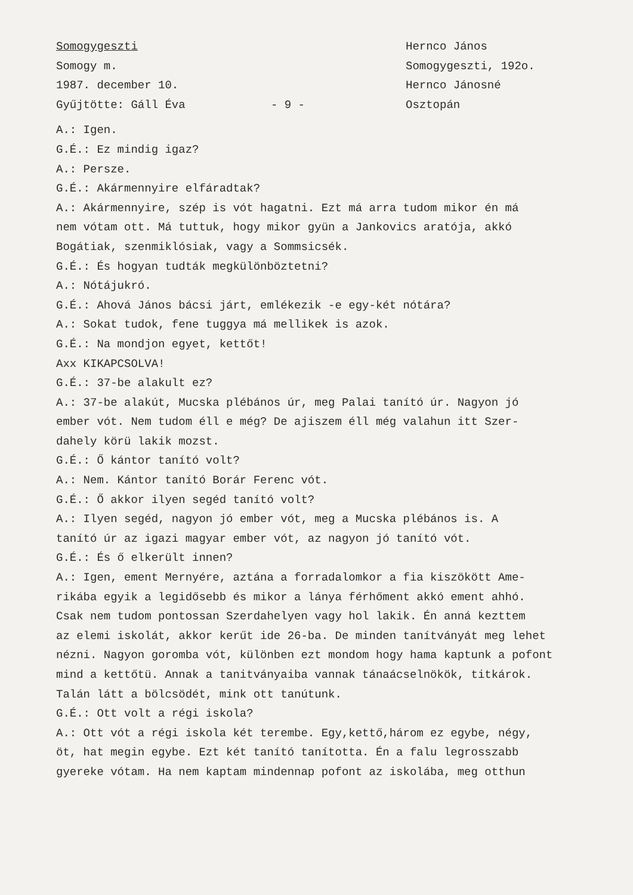Somogygeszti
Somogy m.
1987. december 10.
Gyűjtötte: Gáll Éva
- 9 -
Hernco János
Somogygeszti, 192o.
Hernco Jánosné
Osztopán
A.: Igen.
G.É.: Ez mindig igaz?
A.: Persze.
G.É.: Akármennyire elfáradtak?
A.: Akármennyire, szép is vót hagatni. Ezt má arra tudom mikor én má
nem vótam ott. Má tuttuk, hogy mikor gyün a Jankovics aratója, akkó
Bogátiak, szenmiklósiak, vagy a Sommsicsék.
G.É.: És hogyan tudták megkülönböztetni?
A.: Nótájukró.
G.É.: Ahová János bácsi járt, emlékezik -e egy-két nótára?
A.: Sokat tudok, fene tuggya má mellikek is azok.
G.É.: Na mondjon egyet, kettőt!
Axx KIKAPCSOLVA!
G.É.: 37-be alakult ez?
A.: 37-be alakút, Mucska plébános úr, meg Palai tanító úr. Nagyon jó
ember vót. Nem tudom éll e még? De ajiszem éll még valahun itt Szer-
dahely körü lakik mozst.
G.É.: Ő kántor tanító volt?
A.: Nem. Kántor tanító Borár Ferenc vót.
G.É.: Ő akkor ilyen segéd tanító volt?
A.: Ilyen segéd, nagyon jó ember vót, meg a Mucska plébános is. A
tanító úr az igazi magyar ember vót, az nagyon jó tanító vót.
G.É.: És ő elkerült innen?
A.: Igen, ement Mernyére, aztána a forradalomkor a fia kiszökött Ame-
rikába egyik a legidősebb és mikor a lánya férhőment akkó ement ahhó.
Csak nem tudom pontossan Szerdahelyen vagy hol lakik. Én anná kezttem
az elemi iskolát, akkor kerűt ide 26-ba. De minden tanítványát meg lehet
nézni. Nagyon goromba vót, különben ezt mondom hogy hama kaptunk a pofont
mind a kettőtü. Annak a tanitványaiba vannak tánaácselnökök, titkárok.
Talán látt a bölcsödét, mink ott tanútunk.
G.É.: Ott volt a régi iskola?
A.: Ott vót a régi iskola két terembe. Egy,kettő,három ez egybe, négy,
öt, hat megin egybe. Ezt két tanító tanította. Én a falu legrosszabb
gyereke vótam. Ha nem kaptam mindennap pofont az iskolába, meg otthun